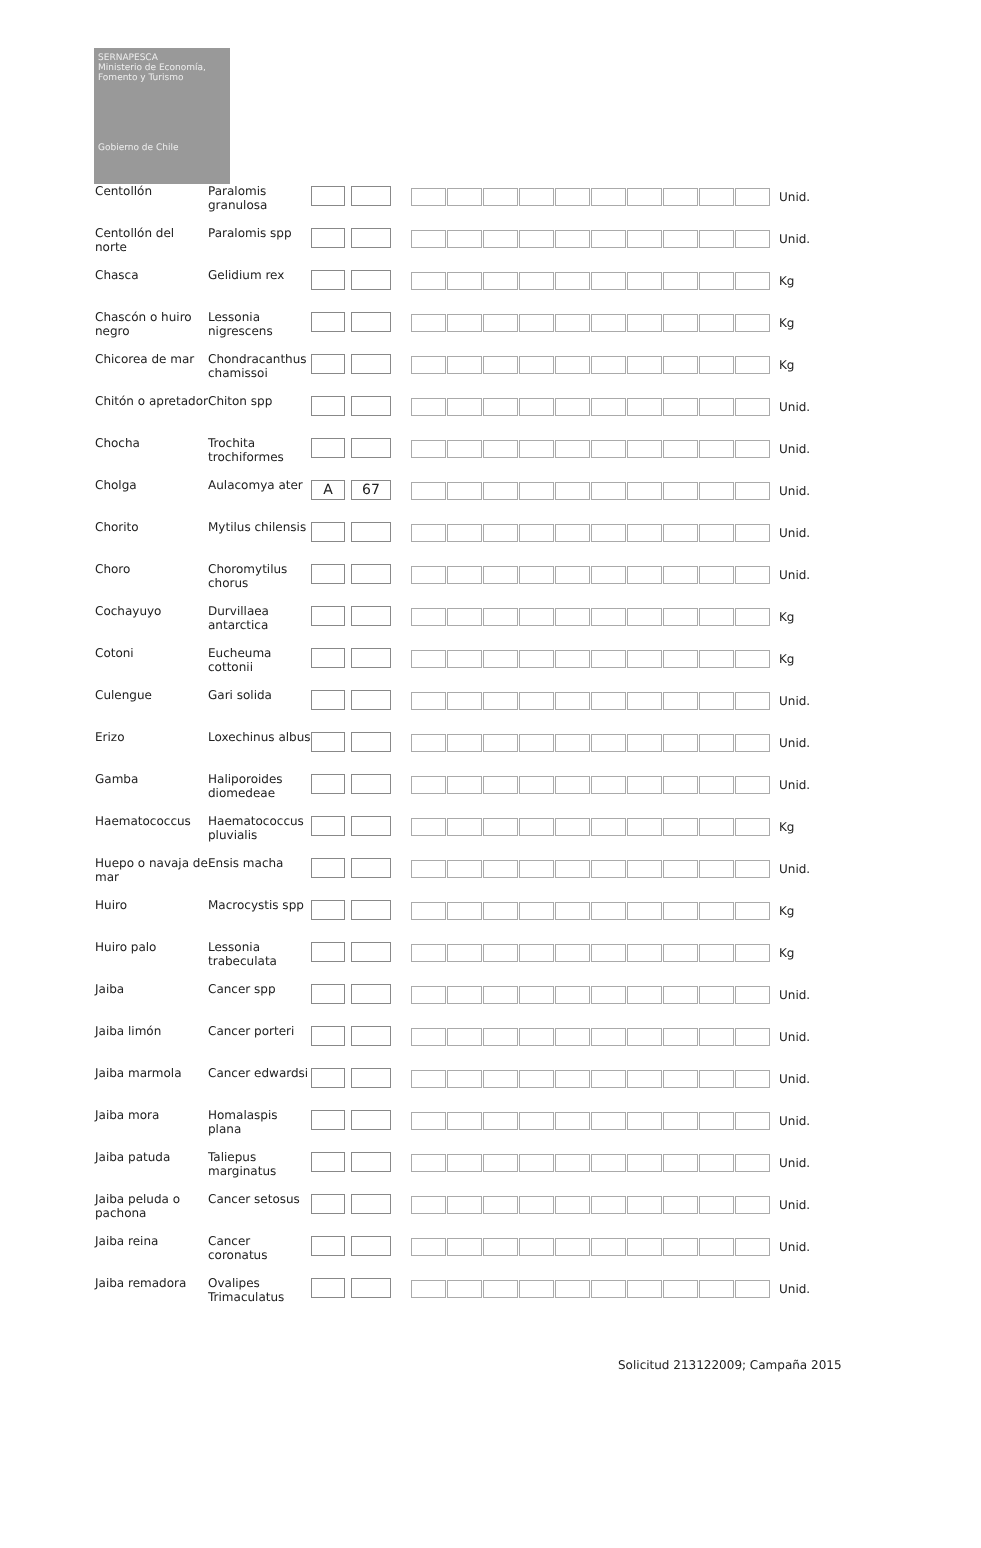SERNAPESCA
Ministerio de Economía, Fomento y Turismo
Gobierno de Chile
| Centollón | Paralomis granulosa | | | Unid. |
| Centollón del norte | Paralomis spp | | | Unid. |
| Chasca | Gelidium rex | | | Kg |
| Chascón o huiro negro | Lessonia nigrescens | | | Kg |
| Chicorea de mar | Chondracanthus chamissoi | | | Kg |
| Chitón o apretador | Chiton spp | | | Unid. |
| Chocha | Trochita trochiformes | | | Unid. |
| Cholga | Aulacomya ater | A 67 | | Unid. |
| Chorito | Mytilus chilensis | | | Unid. |
| Choro | Choromytilus chorus | | | Unid. |
| Cochayuyo | Durvillaea antarctica | | | Kg |
| Cotoni | Eucheuma cottonii | | | Kg |
| Culengue | Gari solida | | | Unid. |
| Erizo | Loxechinus albus | | | Unid. |
| Gamba | Haliporoides diomedeae | | | Unid. |
| Haematococcus | Haematococcus pluvialis | | | Kg |
| Huepo o navaja de mar | Ensis macha | | | Unid. |
| Huiro | Macrocystis spp | | | Kg |
| Huiro palo | Lessonia trabeculata | | | Kg |
| Jaiba | Cancer spp | | | Unid. |
| Jaiba limón | Cancer porteri | | | Unid. |
| Jaiba marmola | Cancer edwardsi | | | Unid. |
| Jaiba mora | Homalaspis plana | | | Unid. |
| Jaiba patuda | Taliepus marginatus | | | Unid. |
| Jaiba peluda o pachona | Cancer setosus | | | Unid. |
| Jaiba reina | Cancer coronatus | | | Unid. |
| Jaiba remadora | Ovalipes Trimaculatus | | | Unid. |
Solicitud 213122009; Campaña 2015